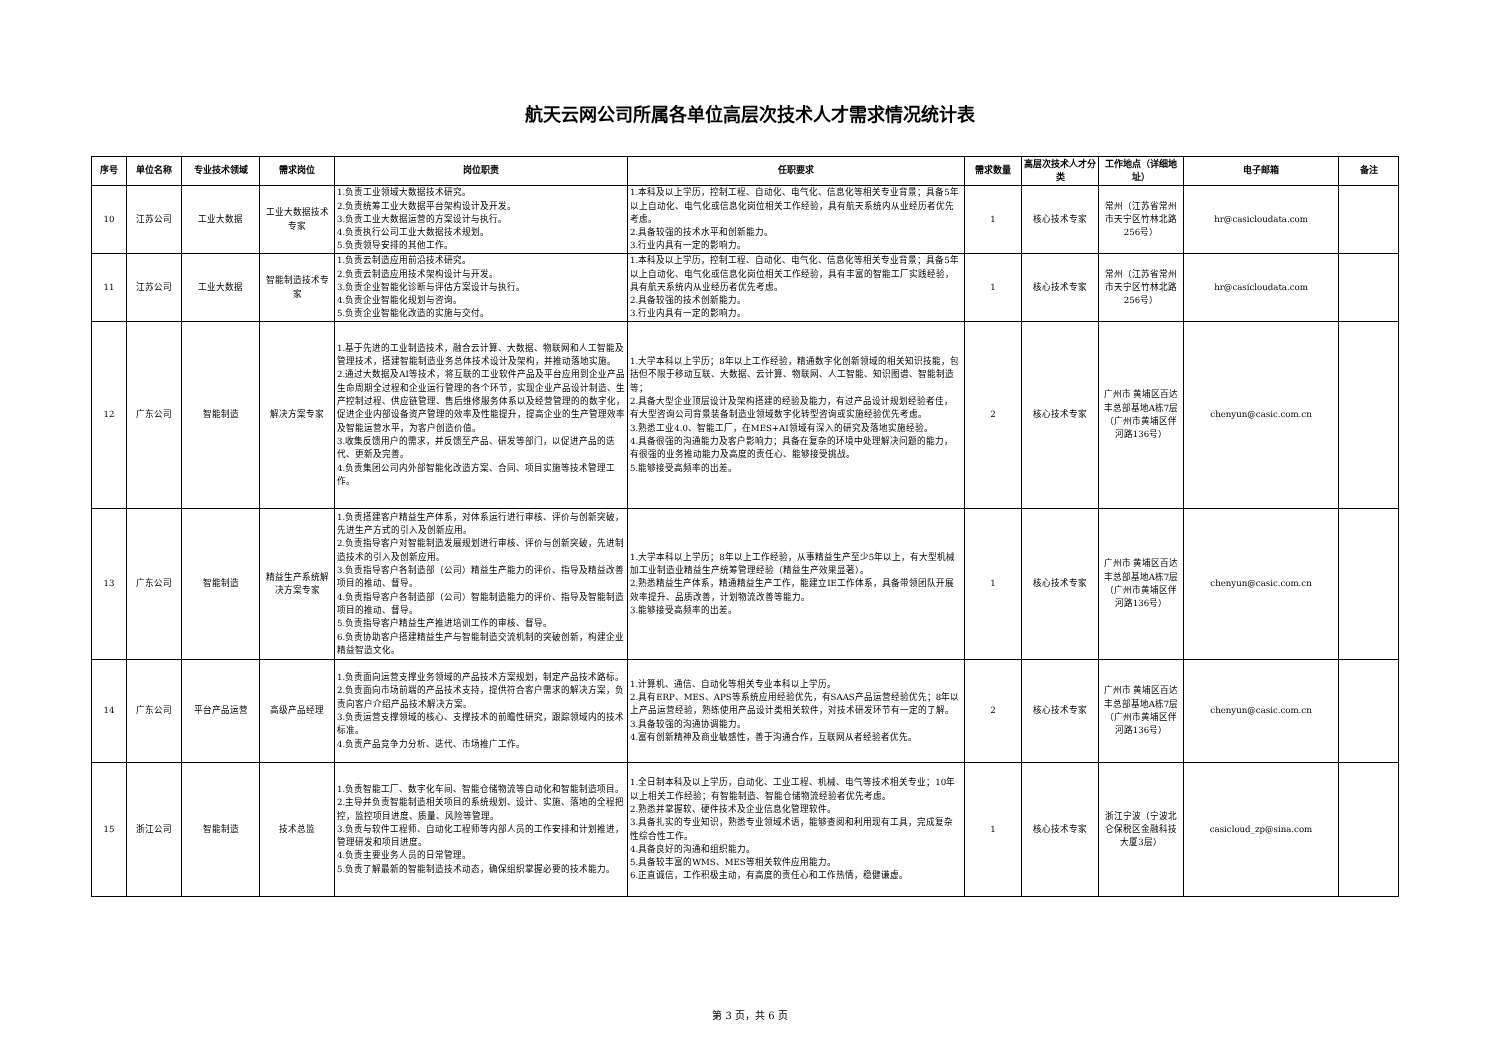航天云网公司所属各单位高层次技术人才需求情况统计表
| 序号 | 单位名称 | 专业技术领域 | 需求岗位 | 岗位职责 | 任职要求 | 需求数量 | 高层次技术人才分类 | 工作地点（详细地址） | 电子邮箱 | 备注 |
| --- | --- | --- | --- | --- | --- | --- | --- | --- | --- | --- |
| 10 | 江苏公司 | 工业大数据 | 工业大数据技术专家 | 1.负责工业领域大数据技术研究。 2.负责统筹工业大数据平台架构设计及开发。 3.负责工业大数据运营的方案设计与执行。 4.负责执行公司工业大数据技术规划。 5.负责领导安排的其他工作。 | 1.本科及以上学历，控制工程、自动化、电气化、信息化等相关专业背景；具备5年以上自动化、电气化或信息化岗位相关工作经验，具有航天系统内从业经历者优先考虑。 2.具备较强的技术水平和创新能力。 3.行业内具有一定的影响力。 | 1 | 核心技术专家 | 常州（江苏省常州市天宁区竹林北路256号） | hr@casicloudata.com | |
| 11 | 江苏公司 | 工业大数据 | 智能制造技术专家 | 1.负责云制造应用前沿技术研究。 2.负责云制造应用技术架构设计与开发。 3.负责企业智能化诊断与评估方案设计与执行。 4.负责企业智能化规划与咨询。 5.负责企业智能化改造的实施与交付。 | 1.本科及以上学历，控制工程、自动化、电气化、信息化等相关专业背景；具备5年以上自动化、电气化或信息化岗位相关工作经验，具有丰富的智能工厂实践经验，具有航天系统内从业经历者优先考虑。 2.具备较强的技术创新能力。 3.行业内具有一定的影响力。 | 1 | 核心技术专家 | 常州（江苏省常州市天宁区竹林北路256号） | hr@casicloudata.com | |
| 12 | 广东公司 | 智能制造 | 解决方案专家 | 1.基于先进的工业制造技术，融合云计算、大数据、物联网和人工智能及管理技术，搭建智能制造业务总体技术设计及架构，并推动落地实施。 2.通过大数据及AI等技术，将互联的工业软件产品及平台应用到企业产品生命周期全过程和企业运行管理的各个环节，实现企业产品设计制造、生产控制过程、供应链管理、售后维修服务体系以及经营管理的的数字化，促进企业内部设备资产管理的效率及性能提升，提高企业的生产管理效率及智能运营水平，为客户创造价值。 3.收集反馈用户的需求，并反馈至产品、研发等部门，以促进产品的迭代、更新及完善。 4.负责集团公司内外部智能化改造方案、合同、项目实施等技术管理工作。 | 1.大学本科以上学历；8年以上工作经验，精通数字化创新领域的相关知识技能，包括但不限于移动互联、大数据、云计算、物联网、人工智能、知识图谱、智能制造等； 2.具备大型企业顶层设计及架构搭建的经验及能力，有过产品设计规划经验者佳，有大型咨询公司背景装备制造业领域数字化转型咨询或实施经验优先考虑。 3.熟悉工业4.0、智能工厂，在MES+AI领域有深入的研究及落地实施经验。 4.具备很强的沟通能力及客户影响力；具备在复杂的环境中处理解决问题的能力，有很强的业务推动能力及高度的责任心、能够接受挑战。 5.能够接受高频率的出差。 | 2 | 核心技术专家 | 广州市 黄埔区百达丰总部基地A栋7层 （广州市黄埔区伴河路136号） | chenyun@casic.com.cn | |
| 13 | 广东公司 | 智能制造 | 精益生产系统解决方案专家 | 1.负责搭建客户精益生产体系，对体系运行进行审核、评价与创新突破，先进生产方式的引入及创新应用。 2.负责指导客户对智能制造发展规划进行审核、评价与创新突破，先进制造技术的引入及创新应用。 3.负责指导客户各制造部（公司）精益生产能力的评价、指导及精益改善项目的推动、督导。 4.负责指导客户各制造部（公司）智能制造能力的评价、指导及智能制造项目的推动、督导。 5.负责指导客户精益生产推进培训工作的审核、督导。 6.负责协助客户搭建精益生产与智能制造交流机制的突破创新，构建企业精益智造文化。 | 1.大学本科以上学历；8年以上工作经验，从事精益生产至少5年以上，有大型机械加工业制造业精益生产统筹管理经验（精益生产效果显著）。 2.熟悉精益生产体系，精通精益生产工作，能建立IE工作体系，具备带领团队开展效率提升、品质改善，计划物流改善等能力。 3.能够接受高频率的出差。 | 1 | 核心技术专家 | 广州市 黄埔区百达丰总部基地A栋7层 （广州市黄埔区伴河路136号） | chenyun@casic.com.cn | |
| 14 | 广东公司 | 平台产品运营 | 高级产品经理 | 1.负责面向运营支撑业务领域的产品技术方案规划，制定产品技术路标。 2.负责面向市场前端的产品技术支持，提供符合客户需求的解决方案，负责向客户介绍产品技术解决方案。 3.负责运营支撑领域的核心、支撑技术的前瞻性研究，跟踪领域内的技术标准。 4.负责产品竞争力分析、迭代、市场推广工作。 | 1.计算机、通信、自动化等相关专业本科以上学历。 2.具有ERP、MES、APS等系统应用经验优先，有SAAS产品运营经验优先；8年以上产品运营经验，熟练使用产品设计类相关软件，对技术研发环节有一定的了解。 3.具备较强的沟通协调能力。 4.富有创新精神及商业敏感性，善于沟通合作，互联网从者经验者优先。 | 2 | 核心技术专家 | 广州市 黄埔区百达丰总部基地A栋7层 （广州市黄埔区伴河路136号） | chenyun@casic.com.cn | |
| 15 | 浙江公司 | 智能制造 | 技术总监 | 1.负责智能工厂、数字化车间、智能仓储物流等自动化和智能制造项目。 2.主导并负责智能制造相关项目的系统规划、设计、实施、落地的全程把控，监控项目进度、质量、风险等管理。 3.负责与软件工程师、自动化工程师等内部人员的工作安排和计划推进，管理研发和项目进度。 4.负责主要业务人员的日常管理。 5.负责了解最新的智能制造技术动态，确保组织掌握必要的技术能力。 | 1.全日制本科及以上学历，自动化、工业工程、机械、电气等技术相关专业；10年以上相关工作经验；有智能制造、智能仓储物流经验者优先考虑。 2.熟悉并掌握软、硬件技术及企业信息化管理软件。 3.具备扎实的专业知识，熟悉专业领域术语，能够查阅和利用现有工具，完成复杂性综合性工作。 4.具备良好的沟通和组织能力。 5.具备较丰富的WMS、MES等相关软件应用能力。 6.正直诚信，工作积极主动，有高度的责任心和工作热情，稳健谦虚。 | 1 | 核心技术专家 | 浙江宁波（宁波北仑保税区金融科技大厦3层） | casicloud_zp@sina.com | |
第 3 页，共 6 页